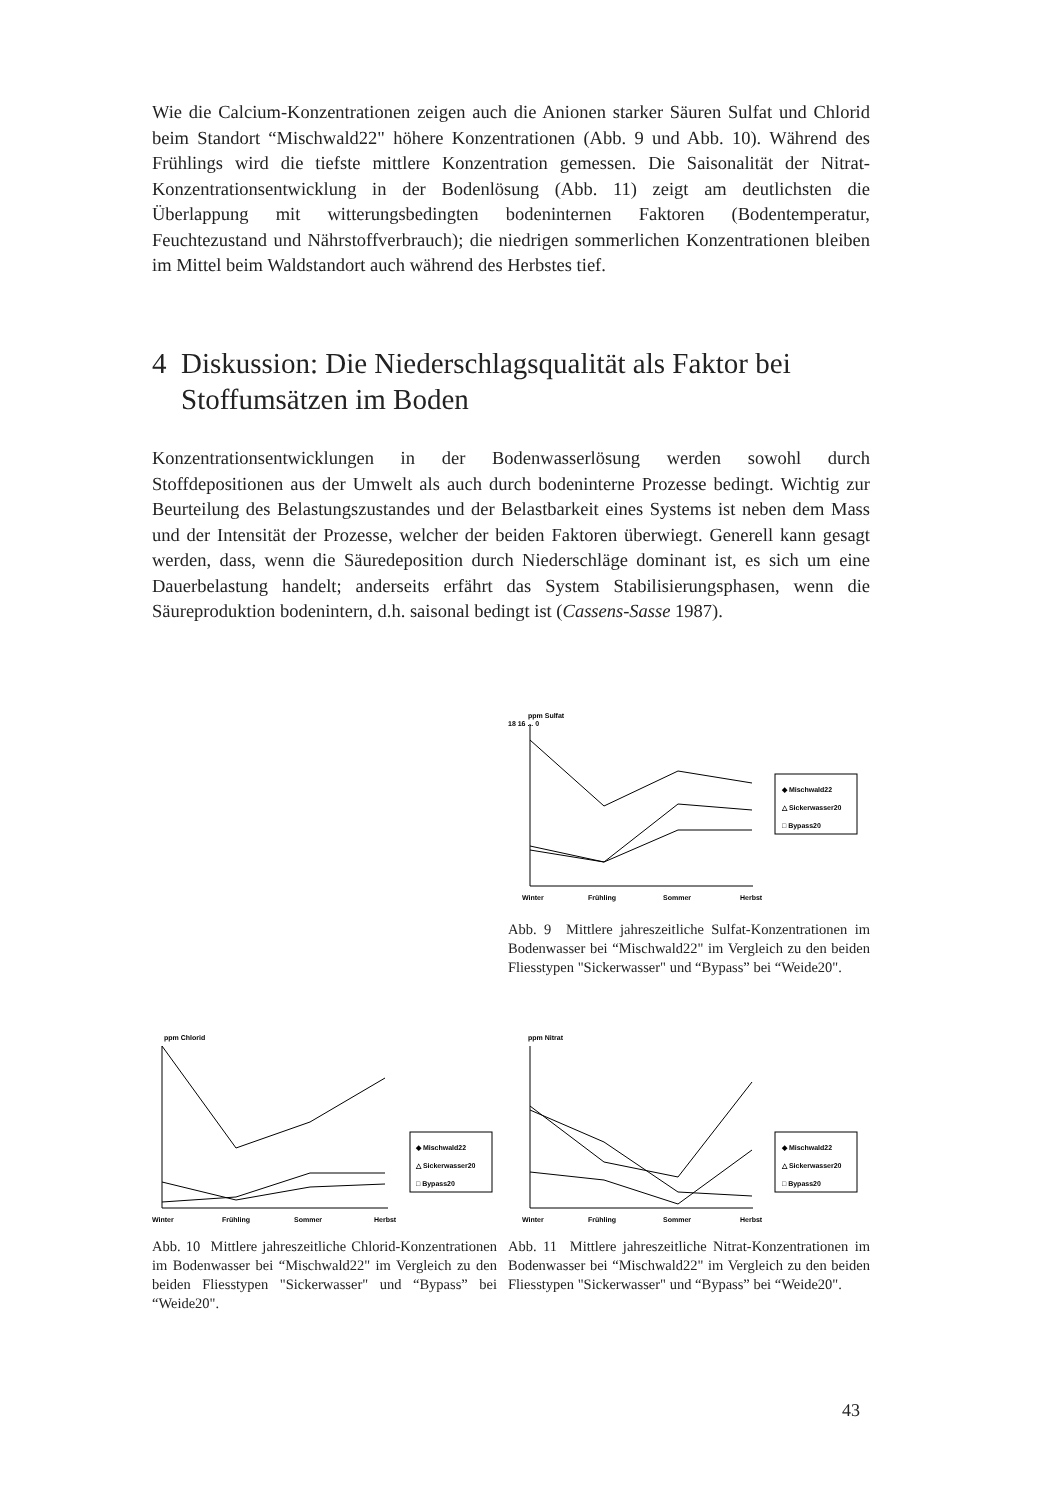Wie die Calcium-Konzentrationen zeigen auch die Anionen starker Säuren Sulfat und Chlorid beim Standort “Mischwald22" höhere Konzentrationen (Abb. 9 und Abb. 10). Während des Frühlings wird die tiefste mittlere Konzentration gemessen. Die Saisonalität der Nitrat-Konzentrationsentwicklung in der Bodenlösung (Abb. 11) zeigt am deutlichsten die Überlappung mit witterungsbedingten bodeninternen Faktoren (Bodentemperatur, Feuchtezustand und Nährstoffverbrauch); die niedrigen sommerlichen Konzentrationen bleiben im Mittel beim Waldstandort auch während des Herbstes tief.
4 Diskussion: Die Niederschlagsqualität als Faktor bei
Stoffumsätzen im Boden
Konzentrationsentwicklungen in der Bodenwasserlösung werden sowohl durch Stoffdepositionen aus der Umwelt als auch durch bodeninterne Prozesse bedingt. Wichtig zur Beurteilung des Belastungszustandes und der Belastbarkeit eines Systems ist neben dem Mass und der Intensität der Prozesse, welcher der beiden Faktoren überwiegt. Generell kann gesagt werden, dass, wenn die Säuredeposition durch Niederschläge dominant ist, es sich um eine Dauerbelastung handelt; anderseits erfährt das System Stabilisierungsphasen, wenn die Säureproduktion bodenintern, d.h. saisonal bedingt ist (Cassens-Sasse 1987).
ppm Sulfat
18 16 ... 0
Winter
Frühling
Sommer
Herbst
◆ Mischwald22
△ Sickerwasser20
□ Bypass20
Abb. 9 Mittlere jahreszeitliche Sulfat-Konzentrationen im Bodenwasser bei “Mischwald22" im Vergleich zu den beiden Fliesstypen "Sickerwasser" und “Bypass” bei “Weide20".
ppm Chlorid
Winter
Frühling
Sommer
Herbst
◆ Mischwald22
△ Sickerwasser20
□ Bypass20
Abb. 10 Mittlere jahreszeitliche Chlorid-Konzentrationen im Bodenwasser bei “Mischwald22" im Vergleich zu den beiden Fliesstypen "Sickerwasser" und “Bypass” bei “Weide20".
ppm Nitrat
Winter
Frühling
Sommer
Herbst
◆ Mischwald22
△ Sickerwasser20
□ Bypass20
Abb. 11 Mittlere jahreszeitliche Nitrat-Konzentrationen im Bodenwasser bei “Mischwald22" im Vergleich zu den beiden Fliesstypen "Sickerwasser" und “Bypass” bei “Weide20".
43